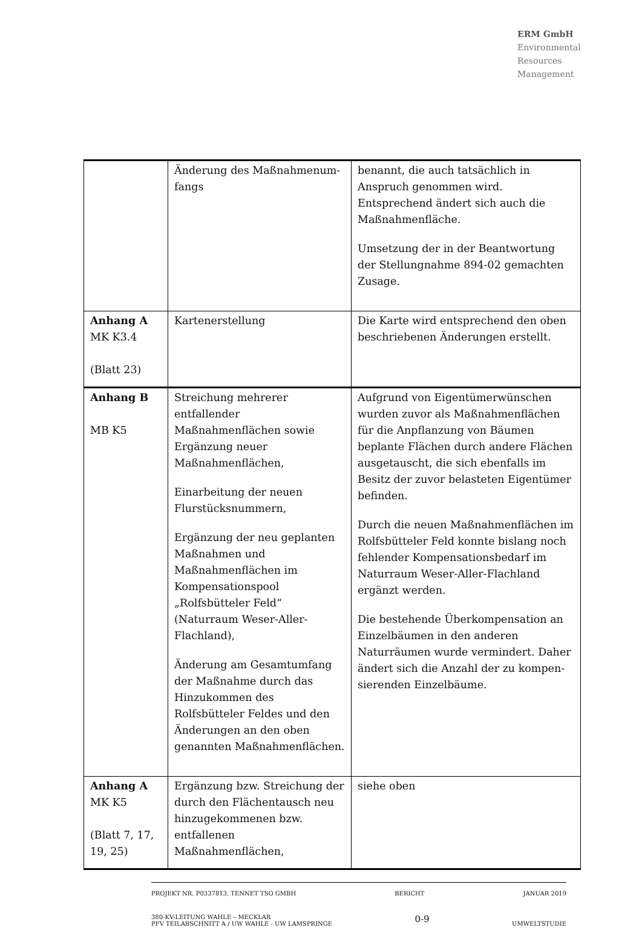ERM GmbH
Environmental
Resources
Management
| | Änderung des Maßnahmenum-fangs | benannt, die auch tatsächlich in Anspruch genommen wird. Entsprechend ändert sich auch die Maßnahmenfläche. Umsetzung der in der Beantwortung der Stellungnahme 894-02 gemachten Zusage. |
| Anhang A MK K3.4 (Blatt 23) | Kartenerstellung | Die Karte wird entsprechend den oben beschriebenen Änderungen erstellt. |
| Anhang B MB K5 | Streichung mehrerer entfallender Maßnahmenflächen sowie Ergänzung neuer Maßnahmenflächen, Einarbeitung der neuen Flurstücksnummern, Ergänzung der neu geplanten Maßnahmen und Maßnahmenflächen im Kompensationspool „Rolfsbütteler Feld“ (Naturraum Weser-Aller-Flachland), Änderung am Gesamtumfang der Maßnahme durch das Hinzukommen des Rolfsbütteler Feldes und den Änderungen an den oben genannten Maßnahmenflächen. | Aufgrund von Eigentümerwünschen wurden zuvor als Maßnahmenflächen für die Anpflanzung von Bäumen beplante Flächen durch andere Flächen ausgetauscht, die sich ebenfalls im Besitz der zuvor belasteten Eigentümer befinden. Durch die neuen Maßnahmenflächen im Rolfsbütteler Feld konnte bislang noch fehlender Kompensationsbedarf im Naturraum Weser-Aller-Flachland ergänzt werden. Die bestehende Überkompensation an Einzelbäumen in den anderen Naturräumen wurde vermindert. Daher ändert sich die Anzahl der zu kompen-sierenden Einzelbäume. |
| Anhang A MK K5 (Blatt 7, 17, 19, 25) | Ergänzung bzw. Streichung der durch den Flächentausch neu hinzugekommenen bzw. entfallenen Maßnahmenflächen, | siehe oben |
PROJEKT NR. P0337813, TENNET TSO GMBH BERICHT JANUAR 2019
380-KV-LEITUNG WAHLE – MECKLAR
PFV TEILABSCHNITT A / UW WAHLE - UW LAMSPRINGE 0-9
UMWELTSTUDIE